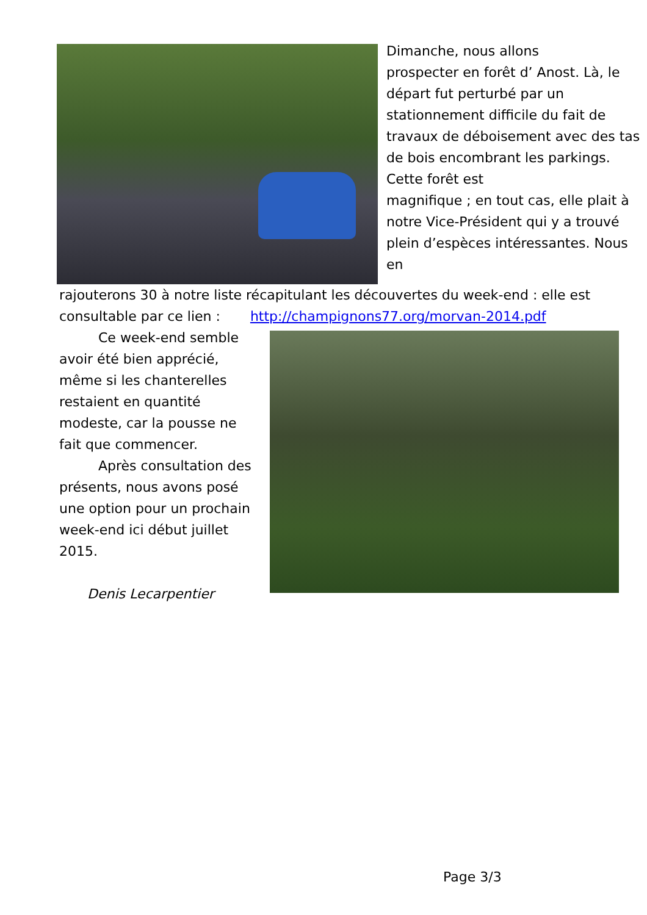Dimanche, nous allons
prospecter en forêt d’ Anost. Là, le départ fut perturbé par un stationnement difficile du fait de travaux de déboisement avec des tas de bois encombrant les parkings.
Cette forêt est
magnifique ; en tout cas, elle plait à notre Vice-Président qui y a trouvé plein d’espèces intéressantes. Nous en
rajouterons 30 à notre liste récapitulant les découvertes du week-end : elle est consultable par ce lien : http://champignons77.org/morvan-2014.pdf
Ce week-end semble
avoir été bien apprécié,
même si les chanterelles
restaient en quantité
modeste, car la pousse ne
fait que commencer.
Après consultation des
présents, nous avons posé
une option pour un prochain
week-end ici début juillet
2015.
Denis Lecarpentier
Page 3/3